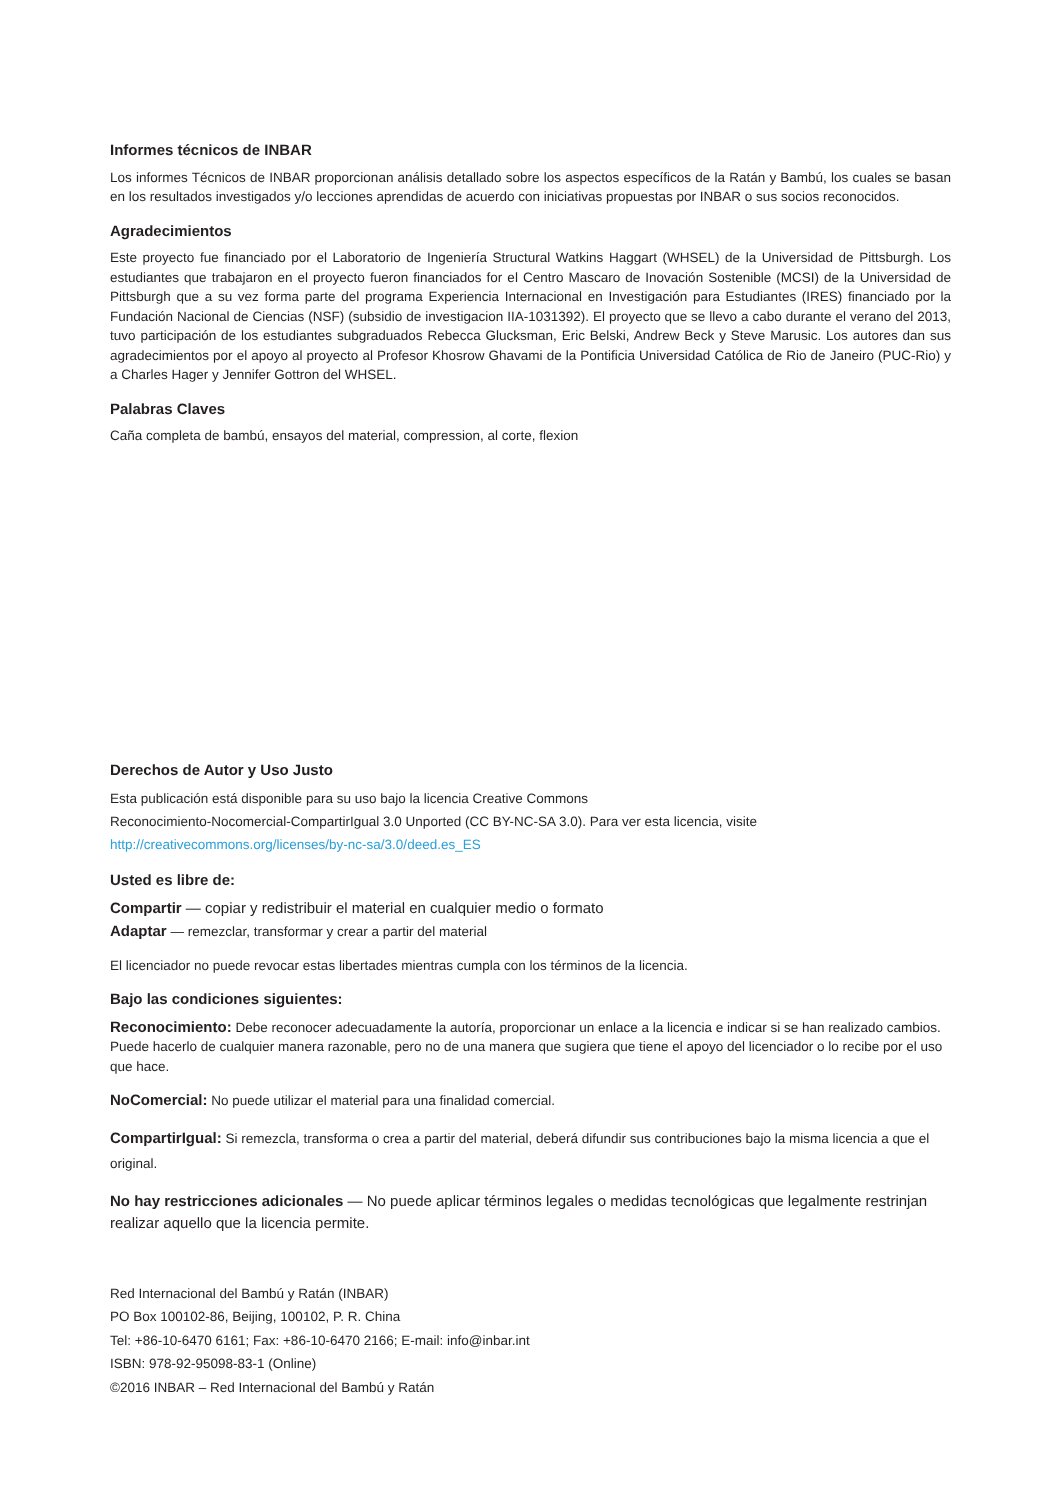Informes técnicos de INBAR
Los informes Técnicos de INBAR proporcionan análisis detallado sobre los aspectos específicos de la Ratán y Bambú, los cuales se basan en los resultados investigados y/o lecciones aprendidas de acuerdo con iniciativas propuestas por INBAR o sus socios reconocidos.
Agradecimientos
Este proyecto fue financiado por el Laboratorio de Ingeniería Structural Watkins Haggart (WHSEL) de la Universidad de Pittsburgh. Los estudiantes que trabajaron en el proyecto fueron financiados for el Centro Mascaro de Inovación Sostenible (MCSI) de la Universidad de Pittsburgh que a su vez forma parte del programa Experiencia Internacional en Investigación para Estudiantes (IRES) financiado por la Fundación Nacional de Ciencias (NSF) (subsidio de investigacion IIA-1031392). El proyecto que se llevo a cabo durante el verano del 2013, tuvo participación de los estudiantes subgraduados Rebecca Glucksman, Eric Belski, Andrew Beck y Steve Marusic. Los autores dan sus agradecimientos por el apoyo al proyecto al Profesor Khosrow Ghavami de la Pontificia Universidad Católica de Rio de Janeiro (PUC-Rio) y a Charles Hager y Jennifer Gottron del WHSEL.
Palabras Claves
Caña completa de bambú, ensayos del material, compression, al corte, flexion
Derechos de Autor y Uso Justo
Esta publicación está disponible para su uso bajo la licencia Creative Commons
Reconocimiento-Nocomercial-CompartirIgual 3.0 Unported (CC BY-NC-SA 3.0). Para ver esta licencia, visite
http://creativecommons.org/licenses/by-nc-sa/3.0/deed.es_ES
Usted es libre de:
Compartir — copiar y redistribuir el material en cualquier medio o formato
Adaptar — remezclar, transformar y crear a partir del material
El licenciador no puede revocar estas libertades mientras cumpla con los términos de la licencia.
Bajo las condiciones siguientes:
Reconocimiento: Debe reconocer adecuadamente la autoría, proporcionar un enlace a la licencia e indicar si se han realizado cambios. Puede hacerlo de cualquier manera razonable, pero no de una manera que sugiera que tiene el apoyo del licenciador o lo recibe por el uso que hace.
NoComercial: No puede utilizar el material para una finalidad comercial.
CompartirIgual: Si remezcla, transforma o crea a partir del material, deberá difundir sus contribuciones bajo la misma licencia a que el original.
No hay restricciones adicionales — No puede aplicar términos legales o medidas tecnológicas que legalmente restrinjan realizar aquello que la licencia permite.
Red Internacional del Bambú y Ratán (INBAR)
PO Box 100102-86, Beijing, 100102, P. R. China
Tel: +86-10-6470 6161; Fax: +86-10-6470 2166; E-mail: info@inbar.int
ISBN: 978-92-95098-83-1 (Online)
©2016 INBAR – Red Internacional del Bambú y Ratán